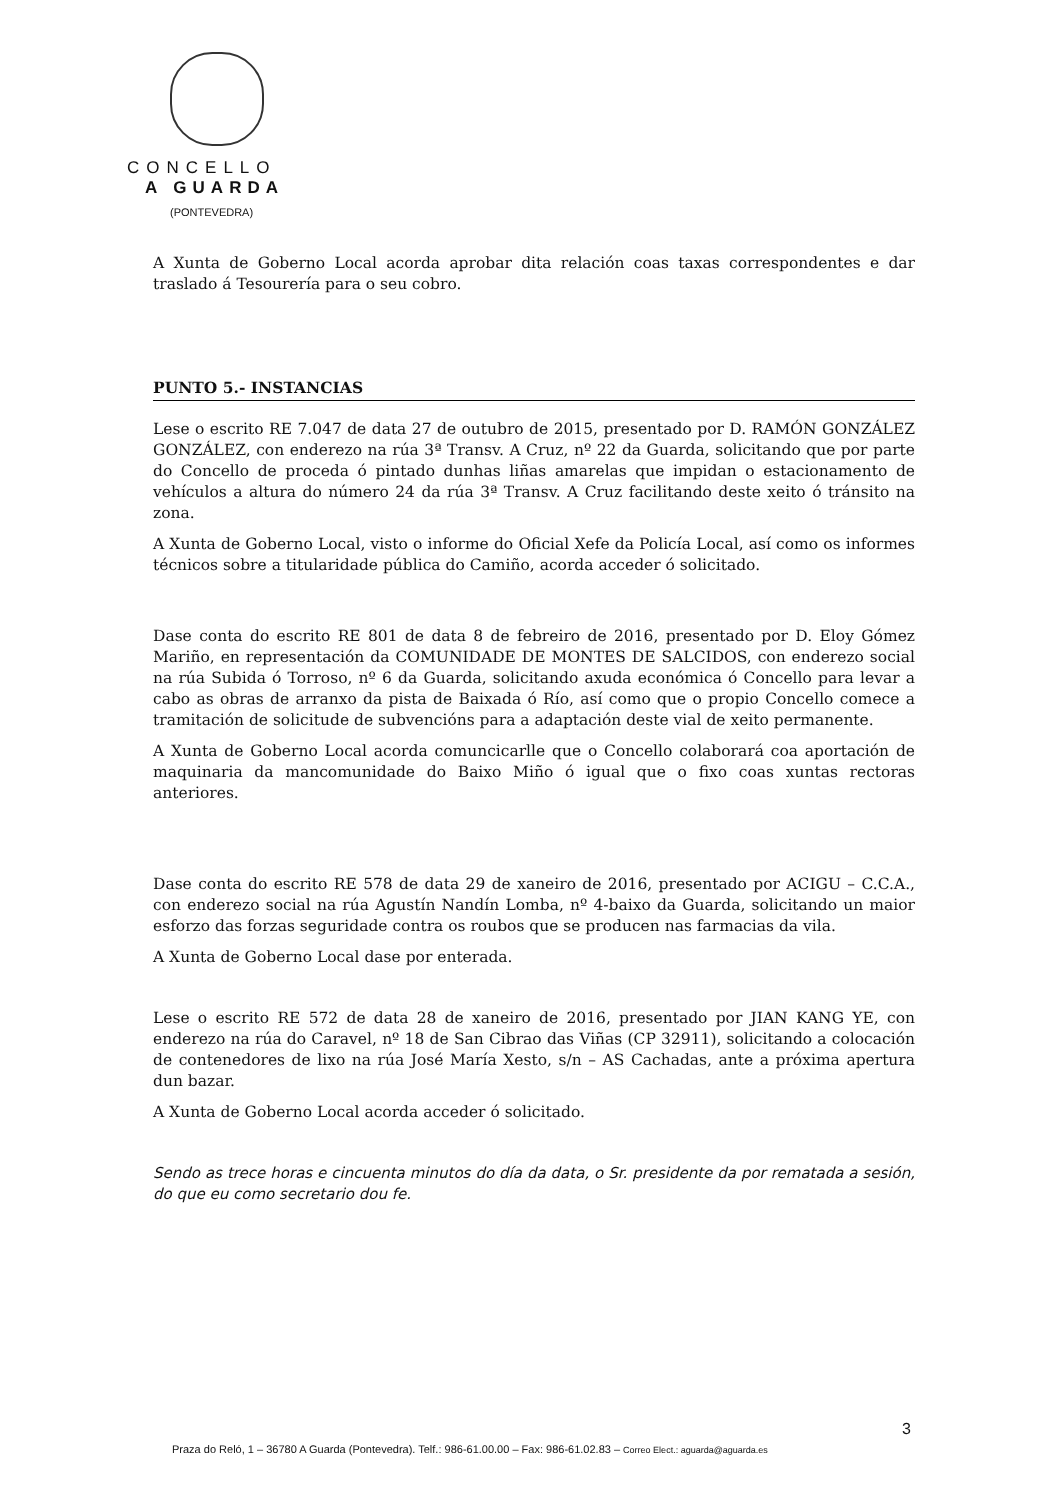CONCELLO
A GUARDA
(PONTEVEDRA)
A Xunta de Goberno Local acorda aprobar dita relación coas taxas correspondentes e dar traslado á Tesourería para o seu cobro.
PUNTO 5.- INSTANCIAS
Lese o escrito RE 7.047 de data 27 de outubro de 2015, presentado por D. RAMÓN GONZÁLEZ GONZÁLEZ, con enderezo na rúa 3ª Transv. A Cruz, nº 22 da Guarda, solicitando que por parte do Concello de proceda ó pintado dunhas liñas amarelas que impidan o estacionamento de vehículos a altura do número 24 da rúa 3ª Transv. A Cruz facilitando deste xeito ó tránsito na zona.
A Xunta de Goberno Local, visto o informe do Oficial Xefe da Policía Local, así como os informes técnicos sobre a titularidade pública do Camiño, acorda acceder ó solicitado.
Dase conta do escrito RE 801 de data 8 de febreiro de 2016, presentado por D. Eloy Gómez Mariño, en representación da COMUNIDADE DE MONTES DE SALCIDOS, con enderezo social na rúa Subida ó Torroso, nº 6 da Guarda, solicitando axuda económica ó Concello para levar a cabo as obras de arranxo da pista de Baixada ó Río, así como que o propio Concello comece a tramitación de solicitude de subvencións para a adaptación deste vial de xeito permanente.
A Xunta de Goberno Local acorda comuncicarlle que o Concello colaborará coa aportación de maquinaria da mancomunidade do Baixo Miño ó igual que o fixo coas xuntas rectoras anteriores.
Dase conta do escrito RE 578 de data 29 de xaneiro de 2016, presentado por ACIGU – C.C.A., con enderezo social na rúa Agustín Nandín Lomba, nº 4-baixo da Guarda, solicitando un maior esforzo das forzas seguridade contra os roubos que se producen nas farmacias da vila.
A Xunta de Goberno Local dase por enterada.
Lese o escrito RE 572 de data 28 de xaneiro de 2016, presentado por JIAN KANG YE, con enderezo na rúa do Caravel, nº 18 de San Cibrao das Viñas (CP 32911), solicitando a colocación de contenedores de lixo na rúa José María Xesto, s/n – AS Cachadas, ante a próxima apertura dun bazar.
A Xunta de Goberno Local acorda acceder ó solicitado.
Sendo as trece horas e cincuenta minutos do día da data, o Sr. presidente da por rematada a sesión, do que eu como secretario dou fe.
3
Praza do Reló, 1 – 36780 A Guarda (Pontevedra). Telf.: 986-61.00.00 – Fax: 986-61.02.83 – Correo Elect.: aguarda@aguarda.es